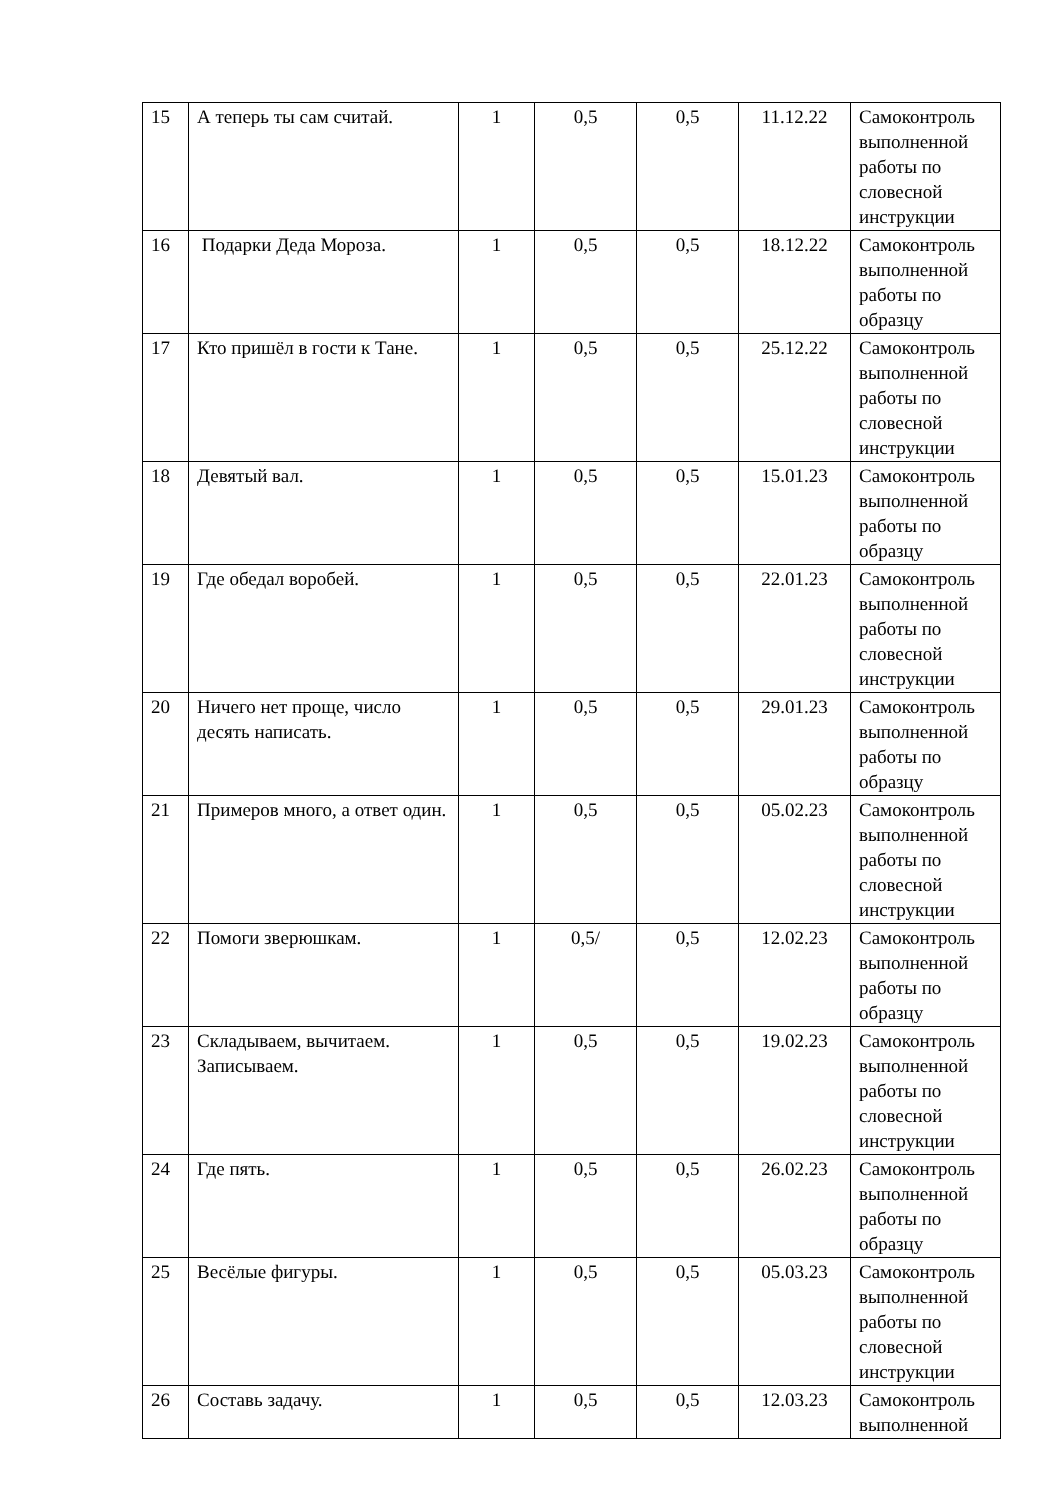| 15 | А теперь ты сам считай. | 1 | 0,5 | 0,5 | 11.12.22 | Самоконтроль выполненной работы по словесной инструкции |
| 16 | Подарки Деда Мороза. | 1 | 0,5 | 0,5 | 18.12.22 | Самоконтроль выполненной работы по образцу |
| 17 | Кто пришёл в гости к Тане. | 1 | 0,5 | 0,5 | 25.12.22 | Самоконтроль выполненной работы по словесной инструкции |
| 18 | Девятый вал. | 1 | 0,5 | 0,5 | 15.01.23 | Самоконтроль выполненной работы по образцу |
| 19 | Где обедал воробей. | 1 | 0,5 | 0,5 | 22.01.23 | Самоконтроль выполненной работы по словесной инструкции |
| 20 | Ничего нет проще, число десять написать. | 1 | 0,5 | 0,5 | 29.01.23 | Самоконтроль выполненной работы по образцу |
| 21 | Примеров много, а ответ один. | 1 | 0,5 | 0,5 | 05.02.23 | Самоконтроль выполненной работы по словесной инструкции |
| 22 | Помоги зверюшкам. | 1 | 0,5/ | 0,5 | 12.02.23 | Самоконтроль выполненной работы по образцу |
| 23 | Складываем, вычитаем. Записываем. | 1 | 0,5 | 0,5 | 19.02.23 | Самоконтроль выполненной работы по словесной инструкции |
| 24 | Где пять. | 1 | 0,5 | 0,5 | 26.02.23 | Самоконтроль выполненной работы по образцу |
| 25 | Весёлые фигуры. | 1 | 0,5 | 0,5 | 05.03.23 | Самоконтроль выполненной работы по словесной инструкции |
| 26 | Составь задачу. | 1 | 0,5 | 0,5 | 12.03.23 | Самоконтроль выполненной |